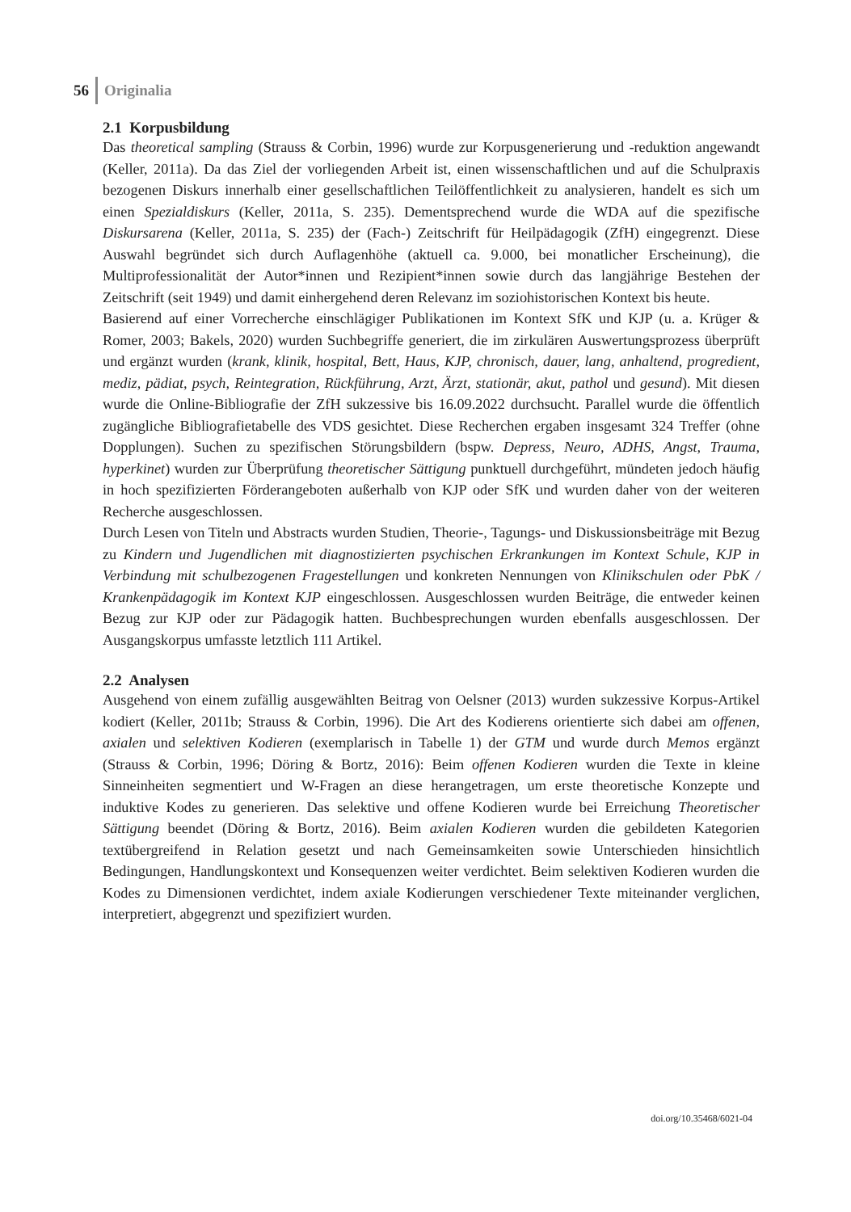56 Originalia
2.1 Korpusbildung
Das theoretical sampling (Strauss & Corbin, 1996) wurde zur Korpusgenerierung und -reduktion angewandt (Keller, 2011a). Da das Ziel der vorliegenden Arbeit ist, einen wissenschaftlichen und auf die Schulpraxis bezogenen Diskurs innerhalb einer gesellschaftlichen Teilöffentlichkeit zu analysieren, handelt es sich um einen Spezialdiskurs (Keller, 2011a, S. 235). Dementsprechend wurde die WDA auf die spezifische Diskursarena (Keller, 2011a, S. 235) der (Fach-) Zeitschrift für Heilpädagogik (ZfH) eingegrenzt. Diese Auswahl begründet sich durch Auflagenhöhe (aktuell ca. 9.000, bei monatlicher Erscheinung), die Multiprofessionalität der Autor*innen und Rezipient*innen sowie durch das langjährige Bestehen der Zeitschrift (seit 1949) und damit einhergehend deren Relevanz im soziohistorischen Kontext bis heute.
Basierend auf einer Vorrecherche einschlägiger Publikationen im Kontext SfK und KJP (u. a. Krüger & Romer, 2003; Bakels, 2020) wurden Suchbegriffe generiert, die im zirkulären Auswertungsprozess überprüft und ergänzt wurden (krank, klinik, hospital, Bett, Haus, KJP, chronisch, dauer, lang, anhaltend, progredient, mediz, pädiat, psych, Reintegration, Rückführung, Arzt, Ärzt, stationär, akut, pathol und gesund). Mit diesen wurde die Online-Bibliografie der ZfH sukzessive bis 16.09.2022 durchsucht. Parallel wurde die öffentlich zugängliche Bibliografietabelle des VDS gesichtet. Diese Recherchen ergaben insgesamt 324 Treffer (ohne Dopplungen). Suchen zu spezifischen Störungsbildern (bspw. Depress, Neuro, ADHS, Angst, Trauma, hyperkinet) wurden zur Überprüfung theoretischer Sättigung punktuell durchgeführt, mündeten jedoch häufig in hoch spezifizierten Förderangeboten außerhalb von KJP oder SfK und wurden daher von der weiteren Recherche ausgeschlossen.
Durch Lesen von Titeln und Abstracts wurden Studien, Theorie-, Tagungs- und Diskussionsbeiträge mit Bezug zu Kindern und Jugendlichen mit diagnostizierten psychischen Erkrankungen im Kontext Schule, KJP in Verbindung mit schulbezogenen Fragestellungen und konkreten Nennungen von Klinikschulen oder PbK / Krankenpädagogik im Kontext KJP eingeschlossen. Ausgeschlossen wurden Beiträge, die entweder keinen Bezug zur KJP oder zur Pädagogik hatten. Buchbesprechungen wurden ebenfalls ausgeschlossen. Der Ausgangskorpus umfasste letztlich 111 Artikel.
2.2 Analysen
Ausgehend von einem zufällig ausgewählten Beitrag von Oelsner (2013) wurden sukzessive Korpus-Artikel kodiert (Keller, 2011b; Strauss & Corbin, 1996). Die Art des Kodierens orientierte sich dabei am offenen, axialen und selektiven Kodieren (exemplarisch in Tabelle 1) der GTM und wurde durch Memos ergänzt (Strauss & Corbin, 1996; Döring & Bortz, 2016): Beim offenen Kodieren wurden die Texte in kleine Sinneinheiten segmentiert und W-Fragen an diese herangetragen, um erste theoretische Konzepte und induktive Kodes zu generieren. Das selektive und offene Kodieren wurde bei Erreichung Theoretischer Sättigung beendet (Döring & Bortz, 2016). Beim axialen Kodieren wurden die gebildeten Kategorien textübergreifend in Relation gesetzt und nach Gemeinsamkeiten sowie Unterschieden hinsichtlich Bedingungen, Handlungskontext und Konsequenzen weiter verdichtet. Beim selektiven Kodieren wurden die Kodes zu Dimensionen verdichtet, indem axiale Kodierungen verschiedener Texte miteinander verglichen, interpretiert, abgegrenzt und spezifiziert wurden.
doi.org/10.35468/6021-04